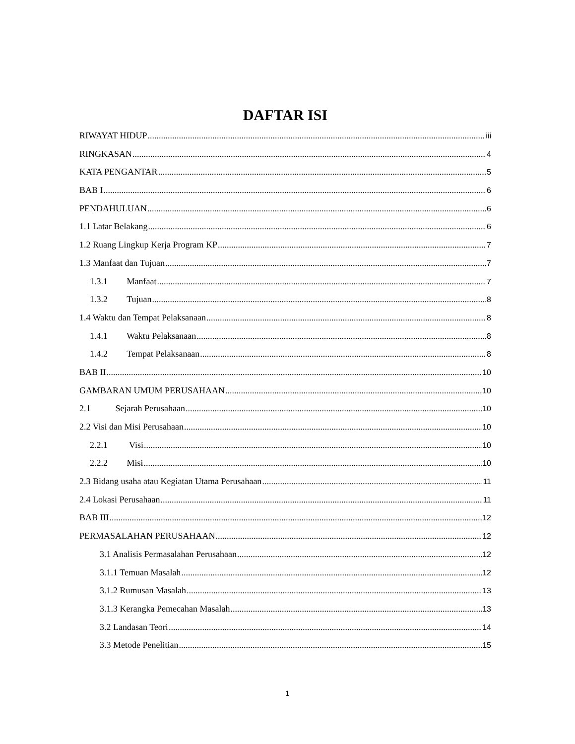DAFTAR ISI
RIWAYAT HIDUP iii
RINGKASAN 4
KATA PENGANTAR 5
BAB I 6
PENDAHULUAN 6
1.1 Latar Belakang 6
1.2 Ruang Lingkup Kerja Program KP 7
1.3 Manfaat dan Tujuan 7
1.3.1 Manfaat 7
1.3.2 Tujuan 8
1.4 Waktu dan Tempat Pelaksanaan 8
1.4.1 Waktu Pelaksanaan 8
1.4.2 Tempat Pelaksanaan 8
BAB II 10
GAMBARAN UMUM PERUSAHAAN 10
2.1 Sejarah Perusahaan 10
2.2 Visi dan Misi Perusahaan 10
2.2.1 Visi 10
2.2.2 Misi 10
2.3 Bidang usaha atau Kegiatan Utama Perusahaan 11
2.4 Lokasi Perusahaan 11
BAB III 12
PERMASALAHAN PERUSAHAAN 12
3.1 Analisis Permasalahan Perusahaan 12
3.1.1 Temuan Masalah 12
3.1.2 Rumusan Masalah 13
3.1.3 Kerangka Pemecahan Masalah 13
3.2 Landasan Teori 14
3.3 Metode Penelitian 15
1